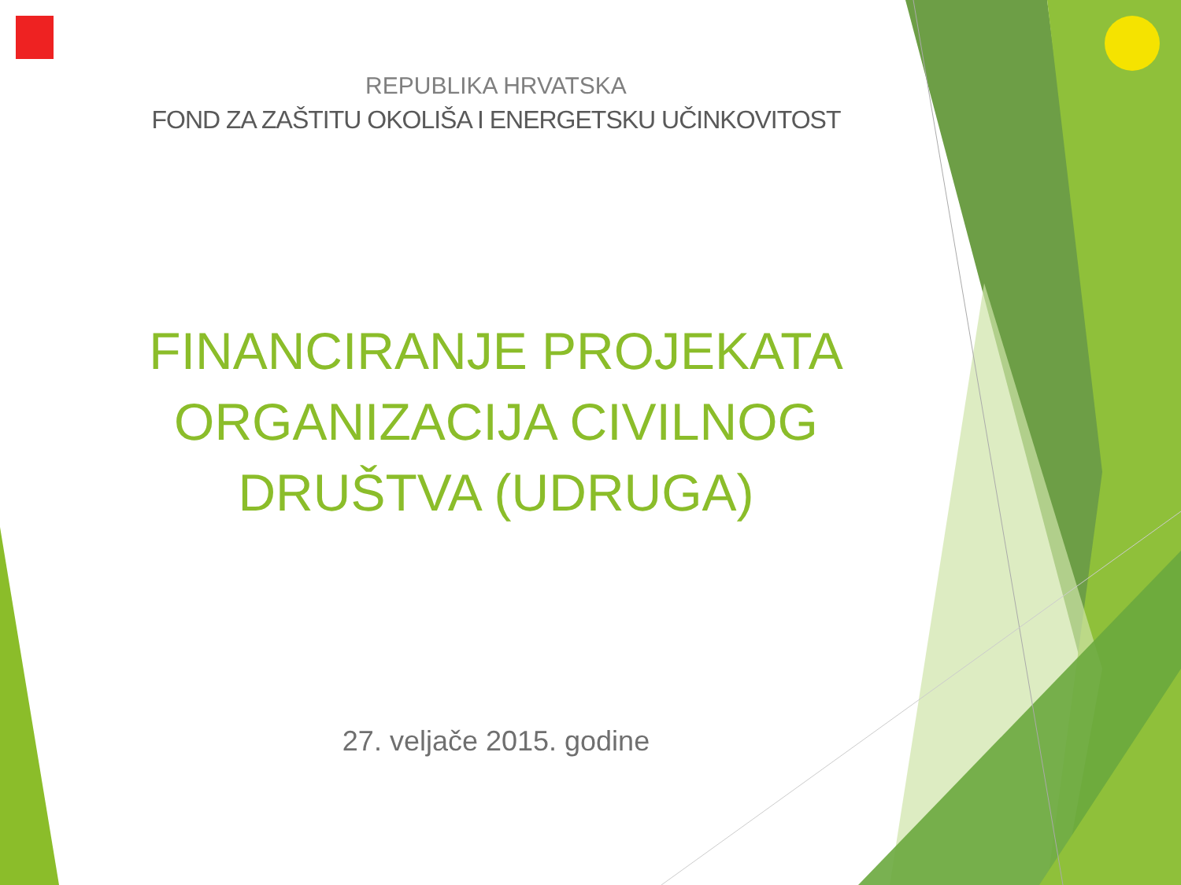REPUBLIKA HRVATSKA
FOND ZA ZAŠTITU OKOLIŠA I ENERGETSKU UČINKOVITOST
FINANCIRANJE PROJEKATA
ORGANIZACIJA CIVILNOG
DRUŠTVA (UDRUGA)
27. veljače 2015. godine